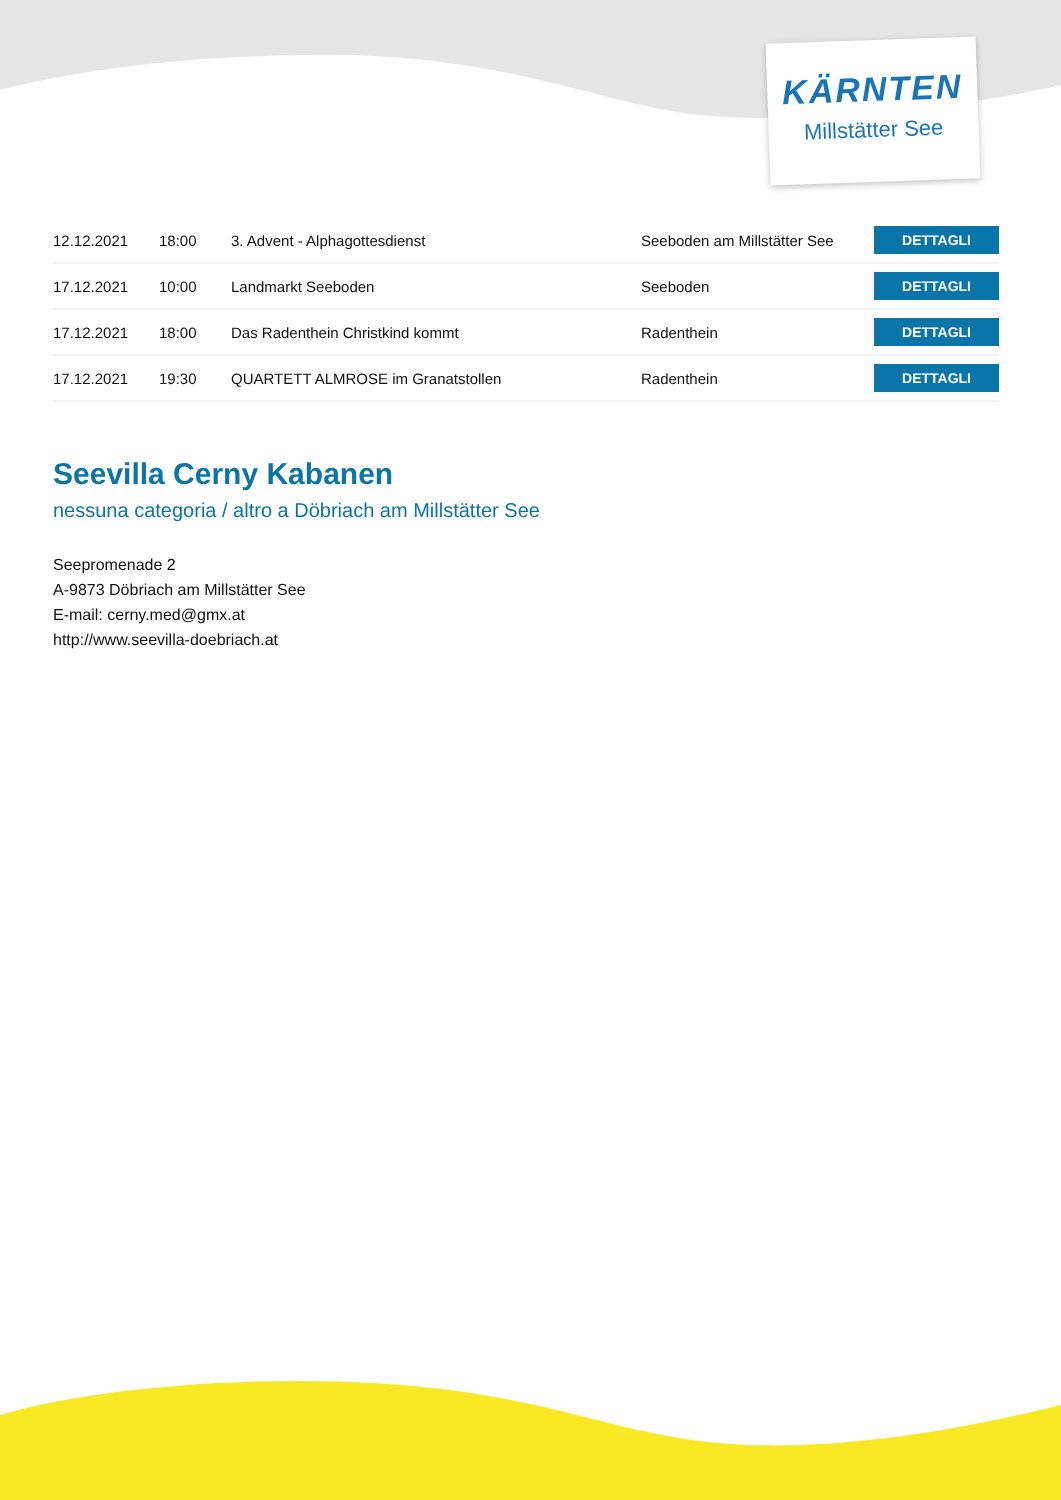KÄRNTEN
Millstätter See
| 12.12.2021 | 18:00 | 3. Advent - Alphagottesdienst | Seeboden am Millstätter See | DETTAGLI |
| 17.12.2021 | 10:00 | Landmarkt Seeboden | Seeboden | DETTAGLI |
| 17.12.2021 | 18:00 | Das Radenthein Christkind kommt | Radenthein | DETTAGLI |
| 17.12.2021 | 19:30 | QUARTETT ALMROSE im Granatstollen | Radenthein | DETTAGLI |
Seevilla Cerny Kabanen
nessuna categoria / altro a Döbriach am Millstätter See
Seepromenade 2
A-9873 Döbriach am Millstätter See
E-mail: cerny.med@gmx.at
http://www.seevilla-doebriach.at